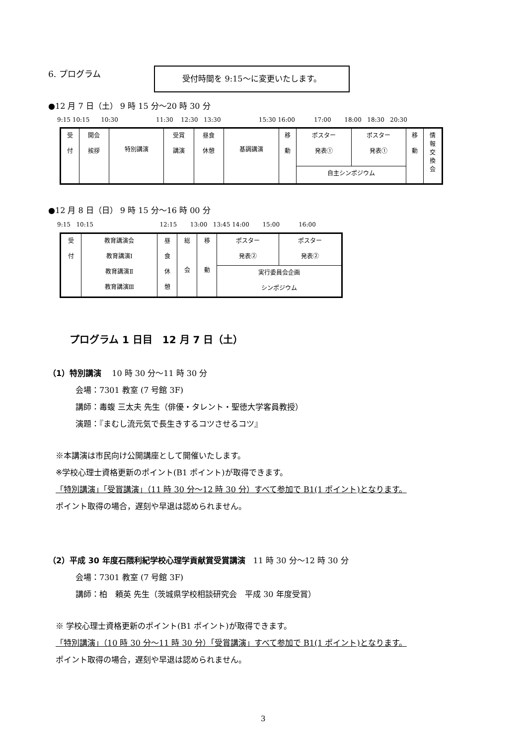6. プログラム 受付時間を 9:15～に変更いたします。
●12 月 7 日（土） 9 時 15 分～20 時 30 分
9:15 10:15 10:30 11:30 12:30 13:30 15:30 16:00 17:00 18:00 18:30 20:30
| 受 付 | 開会 挨拶 | 特別講演 | 受賞 講演 | 昼食 休憩 | 基調講演 | 移 動 | ポスター 発表① | ポスター 発表① | 移 動 | 情 報 交 換 会 |
| | | | | | | | 自主シンポジウム | | | |
●12 月 8 日（日） 9 時 15 分～16 時 00 分
9:15 10:15 12:15 13:00 13:45 14:00 15:00 16:00
| 受 付 | 教育講演会 教育講演Ⅰ 教育講演Ⅱ 教育講演Ⅲ | 昼 食 休 憩 | 総 会 | 移 動 | ポスター 発表② | ポスター 発表② |
| | | | | | 実行委員会企画 シンポジウム | |
プログラム 1 日目　12 月 7 日（土）
（1）特別講演　 10 時 30 分～11 時 30 分
会場：7301 教室 (7 号館 3F)
講師：毒蝮 三太夫 先生（俳優・タレント・聖徳大学客員教授）
演題：『まむし流元気で長生きするコツさせるコツ』
※本講演は市民向け公開講座として開催いたします。
※学校心理士資格更新のポイント(B1 ポイント)が取得できます。
「特別講演」「受賞講演」（11 時 30 分～12 時 30 分）すべて参加で B1(1 ポイント)となります。
ポイント取得の場合，遅刻や早退は認められません。
（2）平成 30 年度石隈利紀学校心理学貢献賞受賞講演　11 時 30 分～12 時 30 分
会場：7301 教室 (7 号館 3F)
講師：柏　頼英 先生（茨城県学校相談研究会　平成 30 年度受賞）
※ 学校心理士資格更新のポイント(B1 ポイント)が取得できます。
「特別講演」（10 時 30 分～11 時 30 分）「受賞講演」すべて参加で B1(1 ポイント)となります。
ポイント取得の場合，遅刻や早退は認められません。
3